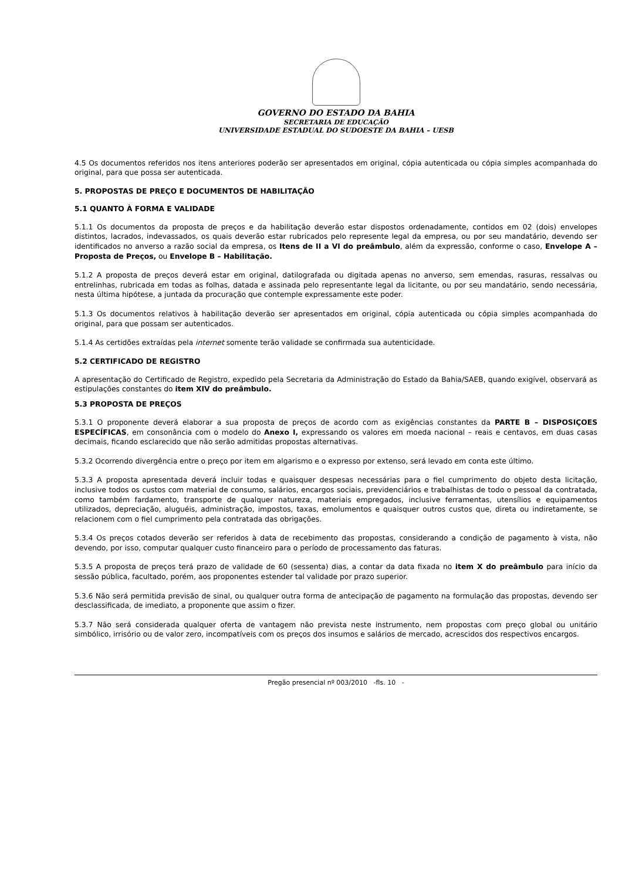GOVERNO DO ESTADO DA BAHIA
SECRETARIA DE EDUCAÇÃO
UNIVERSIDADE ESTADUAL DO SUDOESTE DA BAHIA – UESB
4.5 Os documentos referidos nos itens anteriores poderão ser apresentados em original, cópia autenticada ou cópia simples acompanhada do original, para que possa ser autenticada.
5. PROPOSTAS DE PREÇO E DOCUMENTOS DE HABILITAÇÃO
5.1 QUANTO À FORMA E VALIDADE
5.1.1 Os documentos da proposta de preços e da habilitação deverão estar dispostos ordenadamente, contidos em 02 (dois) envelopes distintos, lacrados, indevassados, os quais deverão estar rubricados pelo represente legal da empresa, ou por seu mandatário, devendo ser identificados no anverso a razão social da empresa, os Itens de II a VI do preâmbulo, além da expressão, conforme o caso, Envelope A – Proposta de Preços, ou Envelope B – Habilitação.
5.1.2 A proposta de preços deverá estar em original, datilografada ou digitada apenas no anverso, sem emendas, rasuras, ressalvas ou entrelinhas, rubricada em todas as folhas, datada e assinada pelo representante legal da licitante, ou por seu mandatário, sendo necessária, nesta última hipótese, a juntada da procuração que contemple expressamente este poder.
5.1.3 Os documentos relativos à habilitação deverão ser apresentados em original, cópia autenticada ou cópia simples acompanhada do original, para que possam ser autenticados.
5.1.4 As certidões extraídas pela internet somente terão validade se confirmada sua autenticidade.
5.2 CERTIFICADO DE REGISTRO
A apresentação do Certificado de Registro, expedido pela Secretaria da Administração do Estado da Bahia/SAEB, quando exigível, observará as estipulações constantes do item XIV do preâmbulo.
5.3 PROPOSTA DE PREÇOS
5.3.1 O proponente deverá elaborar a sua proposta de preços de acordo com as exigências constantes da PARTE B – DISPOSIÇOES ESPECÍFICAS, em consonância com o modelo do Anexo I, expressando os valores em moeda nacional – reais e centavos, em duas casas decimais, ficando esclarecido que não serão admitidas propostas alternativas.
5.3.2 Ocorrendo divergência entre o preço por item em algarismo e o expresso por extenso, será levado em conta este último.
5.3.3 A proposta apresentada deverá incluir todas e quaisquer despesas necessárias para o fiel cumprimento do objeto desta licitação, inclusive todos os custos com material de consumo, salários, encargos sociais, previdenciários e trabalhistas de todo o pessoal da contratada, como também fardamento, transporte de qualquer natureza, materiais empregados, inclusive ferramentas, utensílios e equipamentos utilizados, depreciação, aluguéis, administração, impostos, taxas, emolumentos e quaisquer outros custos que, direta ou indiretamente, se relacionem com o fiel cumprimento pela contratada das obrigações.
5.3.4 Os preços cotados deverão ser referidos à data de recebimento das propostas, considerando a condição de pagamento à vista, não devendo, por isso, computar qualquer custo financeiro para o período de processamento das faturas.
5.3.5 A proposta de preços terá prazo de validade de 60 (sessenta) dias, a contar da data fixada no item X do preâmbulo para início da sessão pública, facultado, porém, aos proponentes estender tal validade por prazo superior.
5.3.6 Não será permitida previsão de sinal, ou qualquer outra forma de antecipação de pagamento na formulação das propostas, devendo ser desclassificada, de imediato, a proponente que assim o fizer.
5.3.7 Não será considerada qualquer oferta de vantagem não prevista neste instrumento, nem propostas com preço global ou unitário simbólico, irrisório ou de valor zero, incompatíveis com os preços dos insumos e salários de mercado, acrescidos dos respectivos encargos.
Pregão presencial nº 003/2010 -fls. 10 -